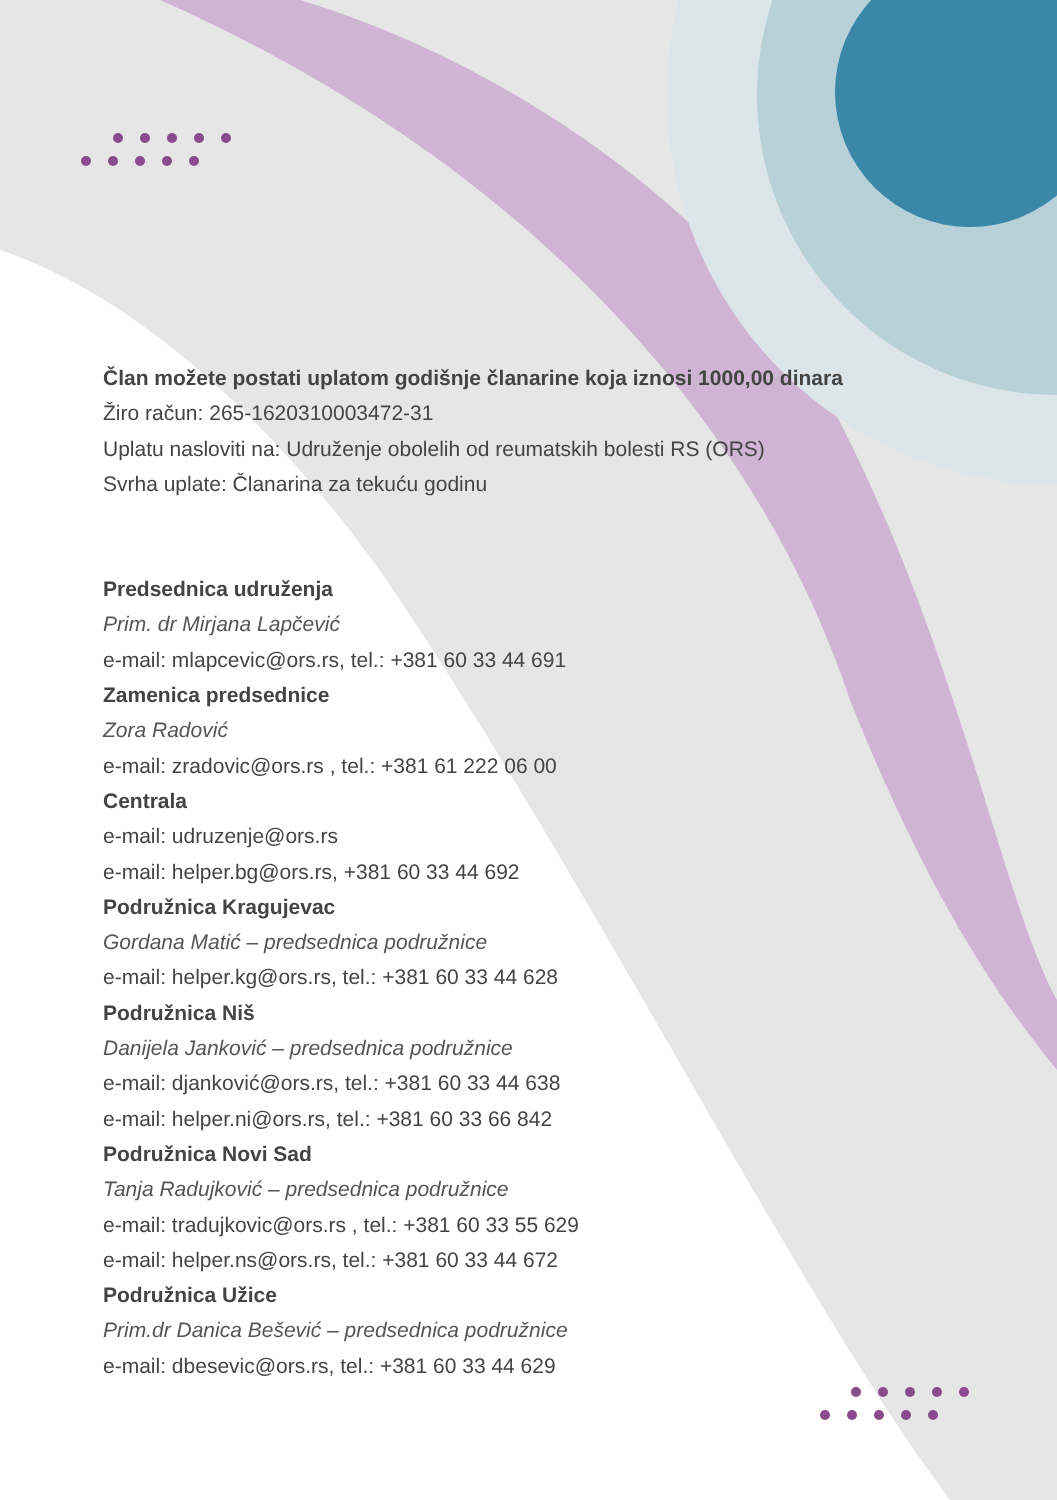Član možete postati uplatom godišnje članarine koja iznosi 1000,00 dinara
Žiro račun: 265-1620310003472-31
Uplatu nasloviti na: Udruženje obolelih od reumatskih bolesti RS (ORS)
Svrha uplate: Članarina za tekuću godinu
Predsednica udruženja
Prim. dr Mirjana Lapčević
e-mail: mlapcevic@ors.rs, tel.: +381 60 33 44 691
Zamenica predsednice
Zora Radović
e-mail: zradovic@ors.rs , tel.: +381 61 222 06 00
Centrala
e-mail: udruzenje@ors.rs
e-mail: helper.bg@ors.rs, +381 60 33 44 692
Podružnica Kragujevac
Gordana Matić – predsednica podružnice
e-mail: helper.kg@ors.rs, tel.: +381 60 33 44 628
Podružnica Niš
Danijela Janković – predsednica podružnice
e-mail: djanković@ors.rs, tel.: +381 60 33 44 638
e-mail: helper.ni@ors.rs, tel.: +381 60 33 66 842
Podružnica Novi Sad
Tanja Radujković – predsednica podružnice
e-mail: tradujkovic@ors.rs , tel.: +381 60 33 55 629
e-mail: helper.ns@ors.rs, tel.: +381 60 33 44 672
Podružnica Užice
Prim.dr Danica Bešević – predsednica podružnice
e-mail: dbesevic@ors.rs, tel.: +381 60 33 44 629